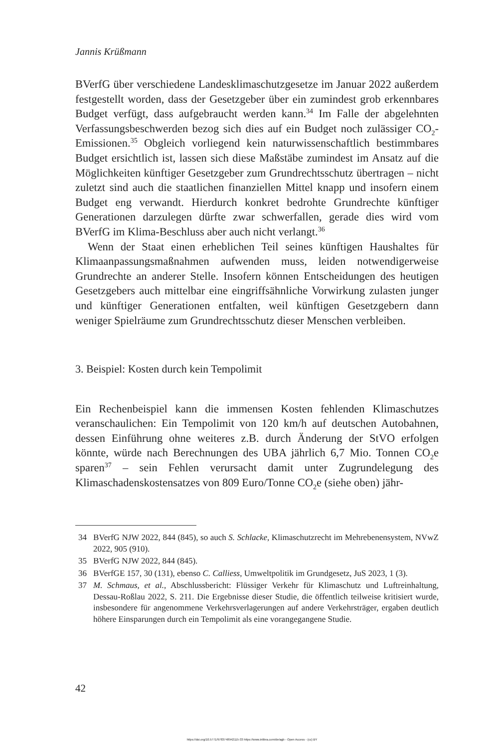Jannis Krüßmann
BVerfG über verschiedene Landesklimaschutzgesetze im Januar 2022 außerdem festgestellt worden, dass der Gesetzgeber über ein zumindest grob erkennbares Budget verfügt, dass aufgebraucht werden kann.<sup>34</sup> Im Falle der abgelehnten Verfassungsbeschwerden bezog sich dies auf ein Budget noch zulässiger CO<sub>2</sub>-Emissionen.<sup>35</sup> Obgleich vorliegend kein naturwissenschaftlich bestimmbares Budget ersichtlich ist, lassen sich diese Maßstäbe zumindest im Ansatz auf die Möglichkeiten künftiger Gesetzgeber zum Grundrechtsschutz übertragen – nicht zuletzt sind auch die staatlichen finanziellen Mittel knapp und insofern einem Budget eng verwandt. Hierdurch konkret bedrohte Grundrechte künftiger Generationen darzulegen dürfte zwar schwerfallen, gerade dies wird vom BVerfG im Klima-Beschluss aber auch nicht verlangt.<sup>36</sup>
Wenn der Staat einen erheblichen Teil seines künftigen Haushaltes für Klimaanpassungsmaßnahmen aufwenden muss, leiden notwendigerweise Grundrechte an anderer Stelle. Insofern können Entscheidungen des heutigen Gesetzgebers auch mittelbar eine eingriffsähnliche Vorwirkung zulasten junger und künftiger Generationen entfalten, weil künftigen Gesetzgebern dann weniger Spielräume zum Grundrechtsschutz dieser Menschen verbleiben.
3. Beispiel: Kosten durch kein Tempolimit
Ein Rechenbeispiel kann die immensen Kosten fehlenden Klimaschutzes veranschaulichen: Ein Tempolimit von 120 km/h auf deutschen Autobahnen, dessen Einführung ohne weiteres z.B. durch Änderung der StVO erfolgen könnte, würde nach Berechnungen des UBA jährlich 6,7 Mio. Tonnen CO<sub>2</sub>e sparen<sup>37</sup> – sein Fehlen verursacht damit unter Zugrundelegung des Klimaschadenskostensatzes von 809 Euro/Tonne CO<sub>2</sub>e (siehe oben) jähr-
34 BVerfG NJW 2022, 844 (845), so auch S. Schlacke, Klimaschutzrecht im Mehrebenensystem, NVwZ 2022, 905 (910).
35 BVerfG NJW 2022, 844 (845).
36 BVerfGE 157, 30 (131), ebenso C. Calliess, Umweltpolitik im Grundgesetz, JuS 2023, 1 (3).
37 M. Schmaus, et al., Abschlussbericht: Flüssiger Verkehr für Klimaschutz und Luftreinhaltung, Dessau-Roßlau 2022, S. 211. Die Ergebnisse dieser Studie, die öffentlich teilweise kritisiert wurde, insbesondere für angenommene Verkehrsverlagerungen auf andere Verkehrsträger, ergaben deutlich höhere Einsparungen durch ein Tempolimit als eine vorangegangene Studie.
42
https://doi.org/10.5771/9783748942115-33 https://www.inlibra.com/de/agb - Open Access - (cc) BY